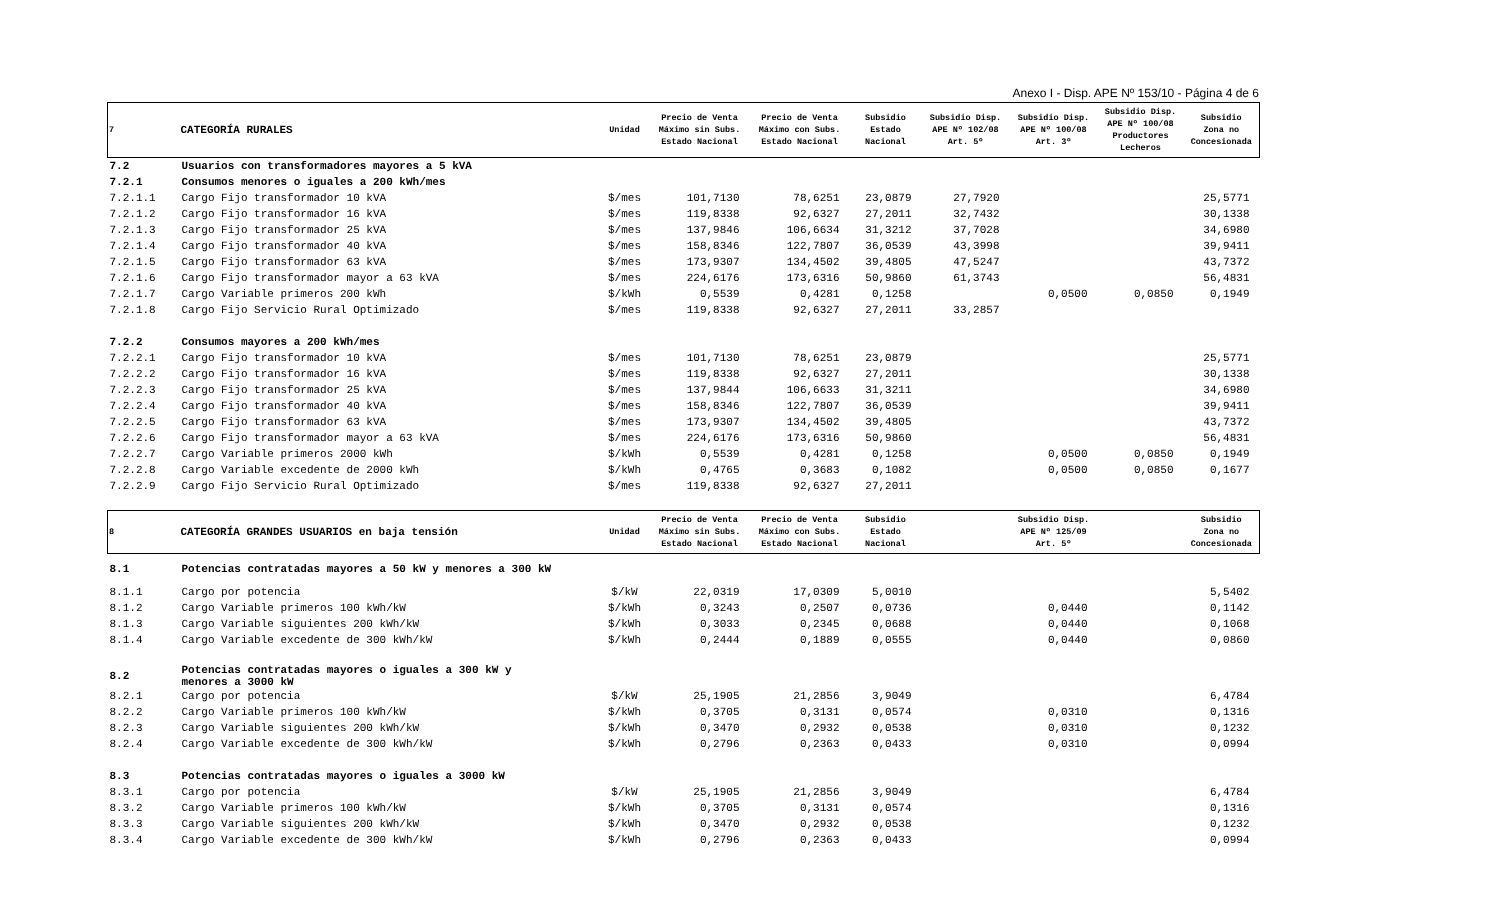Anexo I - Disp. APE Nº 153/10 - Página 4 de 6
| 7 | CATEGORÍA RURALES | Unidad | Precio de Venta Máximo sin Subs. Estado Nacional | Precio de Venta Máximo con Subs. Estado Nacional | Subsidio Estado Nacional | Subsidio Disp. APE Nº 102/08 Art. 5º | Subsidio Disp. APE Nº 100/08 Art. 3º | Subsidio Disp. APE Nº 100/08 Productores Lecheros | Subsidio Zona no Concesionada |
| --- | --- | --- | --- | --- | --- | --- | --- | --- | --- |
| 7.2 | Usuarios con transformadores mayores a 5 kVA | | | | | | | | |
| 7.2.1 | Consumos menores o iguales a 200 kWh/mes | | | | | | | | |
| 7.2.1.1 | Cargo Fijo transformador 10 kVA | $/mes | 101,7130 | 78,6251 | 23,0879 | 27,7920 | | | 25,5771 |
| 7.2.1.2 | Cargo Fijo transformador 16 kVA | $/mes | 119,8338 | 92,6327 | 27,2011 | 32,7432 | | | 30,1338 |
| 7.2.1.3 | Cargo Fijo transformador 25 kVA | $/mes | 137,9846 | 106,6634 | 31,3212 | 37,7028 | | | 34,6980 |
| 7.2.1.4 | Cargo Fijo transformador 40 kVA | $/mes | 158,8346 | 122,7807 | 36,0539 | 43,3998 | | | 39,9411 |
| 7.2.1.5 | Cargo Fijo transformador 63 kVA | $/mes | 173,9307 | 134,4502 | 39,4805 | 47,5247 | | | 43,7372 |
| 7.2.1.6 | Cargo Fijo transformador mayor a 63 kVA | $/mes | 224,6176 | 173,6316 | 50,9860 | 61,3743 | | | 56,4831 |
| 7.2.1.7 | Cargo Variable primeros 200 kWh | $/kWh | 0,5539 | 0,4281 | 0,1258 | | 0,0500 | 0,0850 | 0,1949 |
| 7.2.1.8 | Cargo Fijo Servicio Rural Optimizado | $/mes | 119,8338 | 92,6327 | 27,2011 | 33,2857 | | | |
| 7.2.2 | Consumos mayores a 200 kWh/mes | | | | | | | | |
| 7.2.2.1 | Cargo Fijo transformador 10 kVA | $/mes | 101,7130 | 78,6251 | 23,0879 | | | | 25,5771 |
| 7.2.2.2 | Cargo Fijo transformador 16 kVA | $/mes | 119,8338 | 92,6327 | 27,2011 | | | | 30,1338 |
| 7.2.2.3 | Cargo Fijo transformador 25 kVA | $/mes | 137,9844 | 106,6633 | 31,3211 | | | | 34,6980 |
| 7.2.2.4 | Cargo Fijo transformador 40 kVA | $/mes | 158,8346 | 122,7807 | 36,0539 | | | | 39,9411 |
| 7.2.2.5 | Cargo Fijo transformador 63 kVA | $/mes | 173,9307 | 134,4502 | 39,4805 | | | | 43,7372 |
| 7.2.2.6 | Cargo Fijo transformador mayor a 63 kVA | $/mes | 224,6176 | 173,6316 | 50,9860 | | | | 56,4831 |
| 7.2.2.7 | Cargo Variable primeros 2000 kWh | $/kWh | 0,5539 | 0,4281 | 0,1258 | | 0,0500 | 0,0850 | 0,1949 |
| 7.2.2.8 | Cargo Variable excedente de 2000 kWh | $/kWh | 0,4765 | 0,3683 | 0,1082 | | 0,0500 | 0,0850 | 0,1677 |
| 7.2.2.9 | Cargo Fijo Servicio Rural Optimizado | $/mes | 119,8338 | 92,6327 | 27,2011 | | | | |
| 8 | CATEGORÍA GRANDES USUARIOS en baja tensión | Unidad | Precio de Venta Máximo sin Subs. Estado Nacional | Precio de Venta Máximo con Subs. Estado Nacional | Subsidio Estado Nacional | | Subsidio Disp. APE Nº 125/09 Art. 5º | | Subsidio Zona no Concesionada |
| 8.1 | Potencias contratadas mayores a 50 kW y menores a 300 kW | | | | | | | | |
| 8.1.1 | Cargo por potencia | $/kW | 22,0319 | 17,0309 | 5,0010 | | | | 5,5402 |
| 8.1.2 | Cargo Variable primeros 100 kWh/kW | $/kWh | 0,3243 | 0,2507 | 0,0736 | | 0,0440 | | 0,1142 |
| 8.1.3 | Cargo Variable siguientes 200 kWh/kW | $/kWh | 0,3033 | 0,2345 | 0,0688 | | 0,0440 | | 0,1068 |
| 8.1.4 | Cargo Variable excedente de 300 kWh/kW | $/kWh | 0,2444 | 0,1889 | 0,0555 | | 0,0440 | | 0,0860 |
| 8.2 | Potencias contratadas mayores o iguales a 300 kW y menores a 3000 kW | | | | | | | | |
| 8.2.1 | Cargo por potencia | $/kW | 25,1905 | 21,2856 | 3,9049 | | | | 6,4784 |
| 8.2.2 | Cargo Variable primeros 100 kWh/kW | $/kWh | 0,3705 | 0,3131 | 0,0574 | | 0,0310 | | 0,1316 |
| 8.2.3 | Cargo Variable siguientes 200 kWh/kW | $/kWh | 0,3470 | 0,2932 | 0,0538 | | 0,0310 | | 0,1232 |
| 8.2.4 | Cargo Variable excedente de 300 kWh/kW | $/kWh | 0,2796 | 0,2363 | 0,0433 | | 0,0310 | | 0,0994 |
| 8.3 | Potencias contratadas mayores o iguales a 3000 kW | | | | | | | | |
| 8.3.1 | Cargo por potencia | $/kW | 25,1905 | 21,2856 | 3,9049 | | | | 6,4784 |
| 8.3.2 | Cargo Variable primeros 100 kWh/kW | $/kWh | 0,3705 | 0,3131 | 0,0574 | | | | 0,1316 |
| 8.3.3 | Cargo Variable siguientes 200 kWh/kW | $/kWh | 0,3470 | 0,2932 | 0,0538 | | | | 0,1232 |
| 8.3.4 | Cargo Variable excedente de 300 kWh/kW | $/kWh | 0,2796 | 0,2363 | 0,0433 | | | | 0,0994 |